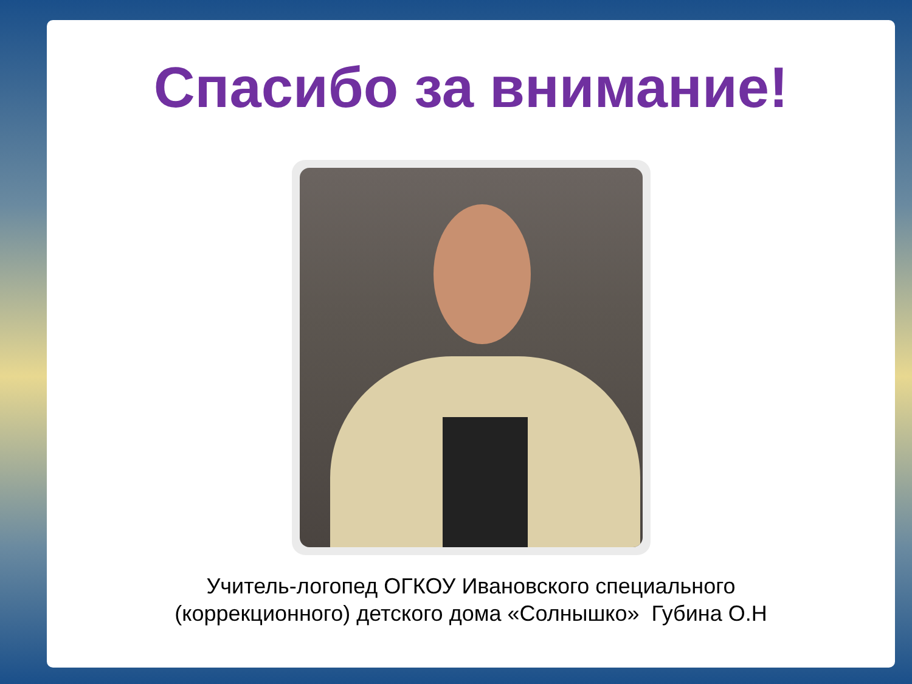Спасибо за внимание!
Учитель-логопед ОГКОУ Ивановского специального
(коррекционного) детского дома «Солнышко» Губина О.Н